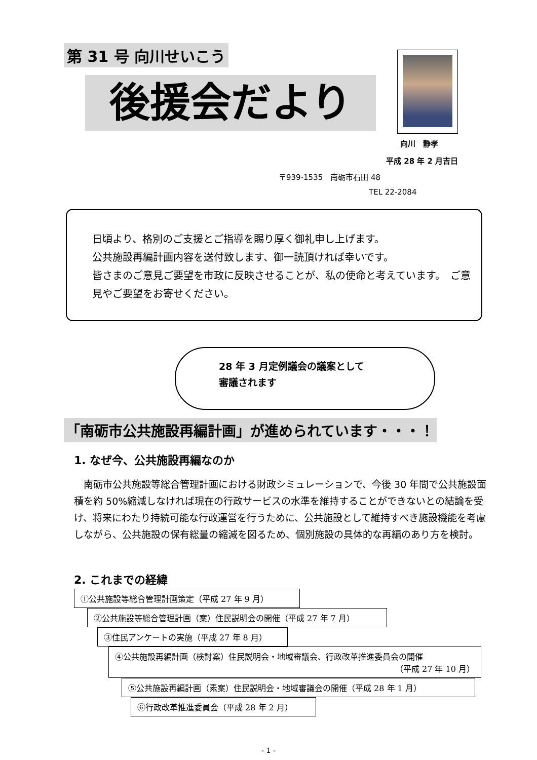第 31 号 向川せいこう
後援会だより
向川　静孝
平成 28 年 2 月吉日
〒939-1535　南砺市石田 48
TEL 22-2084
日頃より、格別のご支援とご指導を賜り厚く御礼申し上げます。
公共施設再編計画内容を送付致します、御一読頂ければ幸いです。
皆さまのご意見ご要望を市政に反映させることが、私の使命と考えています。　ご意見やご要望をお寄せください。
28 年 3 月定例議会の議案として
審議されます
「南砺市公共施設再編計画」が進められています・・・！
1. なぜ今、公共施設再編なのか
　南砺市公共施設等総合管理計画における財政シミュレーションで、今後 30 年間で公共施設面積を約 50%縮減しなければ現在の行政サービスの水準を維持することができないとの結論を受け、将来にわたり持続可能な行政運営を行うために、公共施設として維持すべき施設機能を考慮しながら、公共施設の保有総量の縮減を図るため、個別施設の具体的な再編のあり方を検討。
2. これまでの経緯
①公共施設等総合管理計画策定（平成 27 年 9 月）
②公共施設等総合管理計画（案）住民説明会の開催（平成 27 年 7 月）
③住民アンケートの実施（平成 27 年 8 月）
④公共施設再編計画（検討案）住民説明会・地域審議会、行政改革推進委員会の開催
（平成 27 年 10 月）
⑤公共施設再編計画（素案）住民説明会・地域審議会の開催（平成 28 年 1 月）
⑥行政改革推進委員会（平成 28 年 2 月）
- 1 -